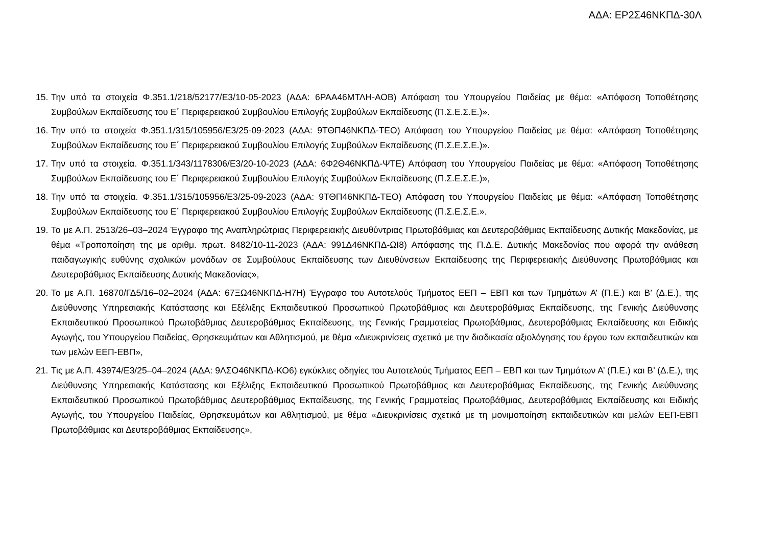ΑΔΑ: ΕΡ2Σ46ΝΚΠΔ-30Λ
15. Την υπό τα στοιχεία Φ.351.1/218/52177/Ε3/10-05-2023 (ΑΔΑ: 6ΡΑΑ46ΜΤΛΗ-ΑΟΒ) Απόφαση του Υπουργείου Παιδείας με θέμα: «Απόφαση Τοποθέτησης Συμβούλων Εκπαίδευσης του Ε΄ Περιφερειακού Συμβουλίου Επιλογής Συμβούλων Εκπαίδευσης (Π.Σ.Ε.Σ.Ε.)».
16. Την υπό τα στοιχεία Φ.351.1/315/105956/Ε3/25-09-2023 (ΑΔΑ: 9ΤΘΠ46ΝΚΠΔ-ΤΕΟ) Απόφαση του Υπουργείου Παιδείας με θέμα: «Απόφαση Τοποθέτησης Συμβούλων Εκπαίδευσης του Ε΄ Περιφερειακού Συμβουλίου Επιλογής Συμβούλων Εκπαίδευσης (Π.Σ.Ε.Σ.Ε.)».
17. Την υπό τα στοιχεία. Φ.351.1/343/1178306/Ε3/20-10-2023 (ΑΔΑ: 6Φ2Θ46ΝΚΠΔ-ΨΤΕ) Απόφαση του Υπουργείου Παιδείας με θέμα: «Απόφαση Τοποθέτησης Συμβούλων Εκπαίδευσης του Ε΄ Περιφερειακού Συμβουλίου Επιλογής Συμβούλων Εκπαίδευσης (Π.Σ.Ε.Σ.Ε.)»,
18. Την υπό τα στοιχεία. Φ.351.1/315/105956/Ε3/25-09-2023 (ΑΔΑ: 9ΤΘΠ46ΝΚΠΔ-ΤΕΟ) Απόφαση του Υπουργείου Παιδείας με θέμα: «Απόφαση Τοποθέτησης Συμβούλων Εκπαίδευσης του Ε΄ Περιφερειακού Συμβουλίου Επιλογής Συμβούλων Εκπαίδευσης (Π.Σ.Ε.Σ.Ε.».
19. Το με Α.Π. 2513/26–03–2024 Έγγραφο της Αναπληρώτριας Περιφερειακής Διευθύντριας Πρωτοβάθμιας και Δευτεροβάθμιας Εκπαίδευσης Δυτικής Μακεδονίας, με θέμα «Τροποποίηση της με αριθμ. πρωτ. 8482/10-11-2023 (ΑΔΑ: 991Δ46ΝΚΠΔ-ΩΙ8) Απόφασης της Π.Δ.Ε. Δυτικής Μακεδονίας που αφορά την ανάθεση παιδαγωγικής ευθύνης σχολικών μονάδων σε Συμβούλους Εκπαίδευσης των Διευθύνσεων Εκπαίδευσης της Περιφερειακής Διεύθυνσης Πρωτοβάθμιας και Δευτεροβάθμιας Εκπαίδευσης Δυτικής Μακεδονίας»,
20. Το με Α.Π. 16870/ΓΔ5/16–02–2024 (ΑΔΑ: 67ΞΩ46ΝΚΠΔ-Η7Η) Έγγραφο του Αυτοτελούς Τμήματος ΕΕΠ – ΕΒΠ και των Τμημάτων Α’ (Π.Ε.) και Β’ (Δ.Ε.), της Διεύθυνσης Υπηρεσιακής Κατάστασης και Εξέλιξης Εκπαιδευτικού Προσωπικού Πρωτοβάθμιας και Δευτεροβάθμιας Εκπαίδευσης, της Γενικής Διεύθυνσης Εκπαιδευτικού Προσωπικού Πρωτοβάθμιας Δευτεροβάθμιας Εκπαίδευσης, της Γενικής Γραμματείας Πρωτοβάθμιας, Δευτεροβάθμιας Εκπαίδευσης και Ειδικής Αγωγής, του Υπουργείου Παιδείας, Θρησκευμάτων και Αθλητισμού, με θέμα «Διευκρινίσεις σχετικά με την διαδικασία αξιολόγησης του έργου των εκπαιδευτικών και των μελών ΕΕΠ-ΕΒΠ»,
21. Τις με Α.Π. 43974/Ε3/25–04–2024 (ΑΔΑ: 9ΛΣΟ46ΝΚΠΔ-ΚΟ6) εγκύκλιες οδηγίες του Αυτοτελούς Τμήματος ΕΕΠ – ΕΒΠ και των Τμημάτων Α’ (Π.Ε.) και Β’ (Δ.Ε.), της Διεύθυνσης Υπηρεσιακής Κατάστασης και Εξέλιξης Εκπαιδευτικού Προσωπικού Πρωτοβάθμιας και Δευτεροβάθμιας Εκπαίδευσης, της Γενικής Διεύθυνσης Εκπαιδευτικού Προσωπικού Πρωτοβάθμιας Δευτεροβάθμιας Εκπαίδευσης, της Γενικής Γραμματείας Πρωτοβάθμιας, Δευτεροβάθμιας Εκπαίδευσης και Ειδικής Αγωγής, του Υπουργείου Παιδείας, Θρησκευμάτων και Αθλητισμού, με θέμα «Διευκρινίσεις σχετικά με τη μονιμοποίηση εκπαιδευτικών και μελών ΕΕΠ-ΕΒΠ Πρωτοβάθμιας και Δευτεροβάθμιας Εκπαίδευσης»,